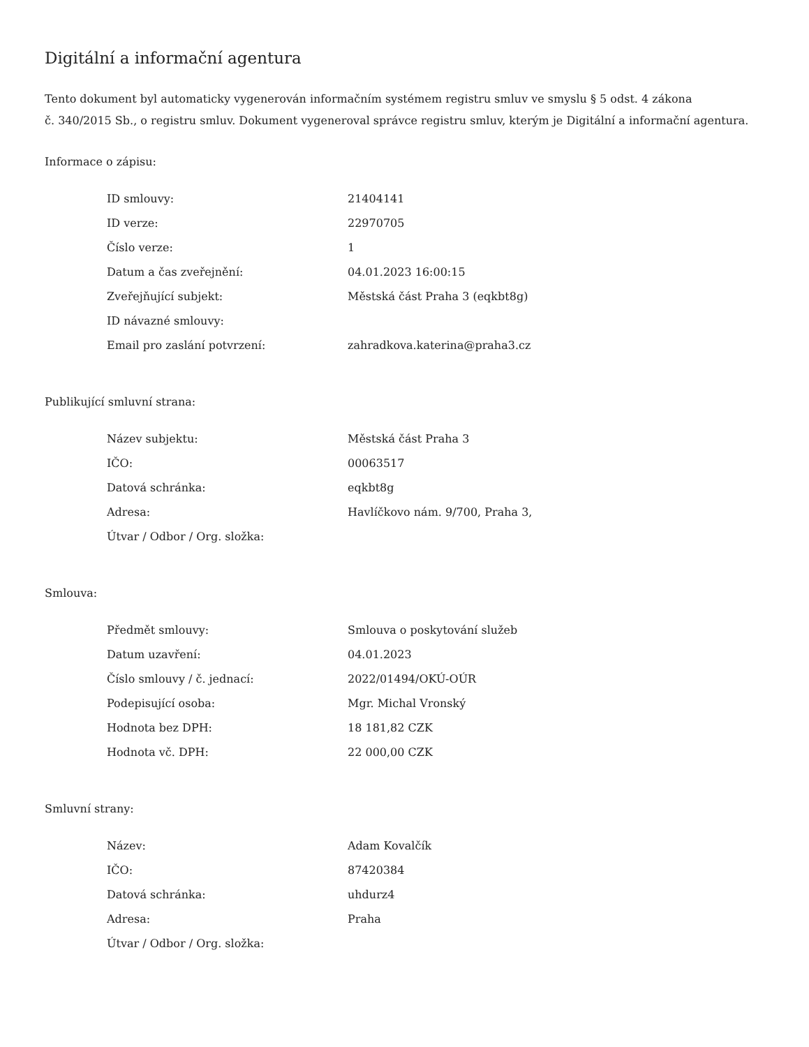Digitální a informační agentura
Tento dokument byl automaticky vygenerován informačním systémem registru smluv ve smyslu § 5 odst. 4 zákona
č. 340/2015 Sb., o registru smluv. Dokument vygeneroval správce registru smluv, kterým je Digitální a informační agentura.
Informace o zápisu:
| ID smlouvy: | 21404141 |
| ID verze: | 22970705 |
| Číslo verze: | 1 |
| Datum a čas zveřejnění: | 04.01.2023 16:00:15 |
| Zveřejňující subjekt: | Městská část Praha 3 (eqkbt8g) |
| ID návazné smlouvy: | |
| Email pro zaslání potvrzení: | zahradkova.katerina@praha3.cz |
Publikující smluvní strana:
| Název subjektu: | Městská část Praha 3 |
| IČO: | 00063517 |
| Datová schránka: | eqkbt8g |
| Adresa: | Havlíčkovo nám. 9/700, Praha 3, |
| Útvar / Odbor / Org. složka: | |
Smlouva:
| Předmět smlouvy: | Smlouva o poskytování služeb |
| Datum uzavření: | 04.01.2023 |
| Číslo smlouvy / č. jednací: | 2022/01494/OKÚ-OÚR |
| Podepisující osoba: | Mgr. Michal Vronský |
| Hodnota bez DPH: | 18 181,82 CZK |
| Hodnota vč. DPH: | 22 000,00 CZK |
Smluvní strany:
| Název: | Adam Kovalčík |
| IČO: | 87420384 |
| Datová schránka: | uhdurz4 |
| Adresa: | Praha |
| Útvar / Odbor / Org. složka: | |